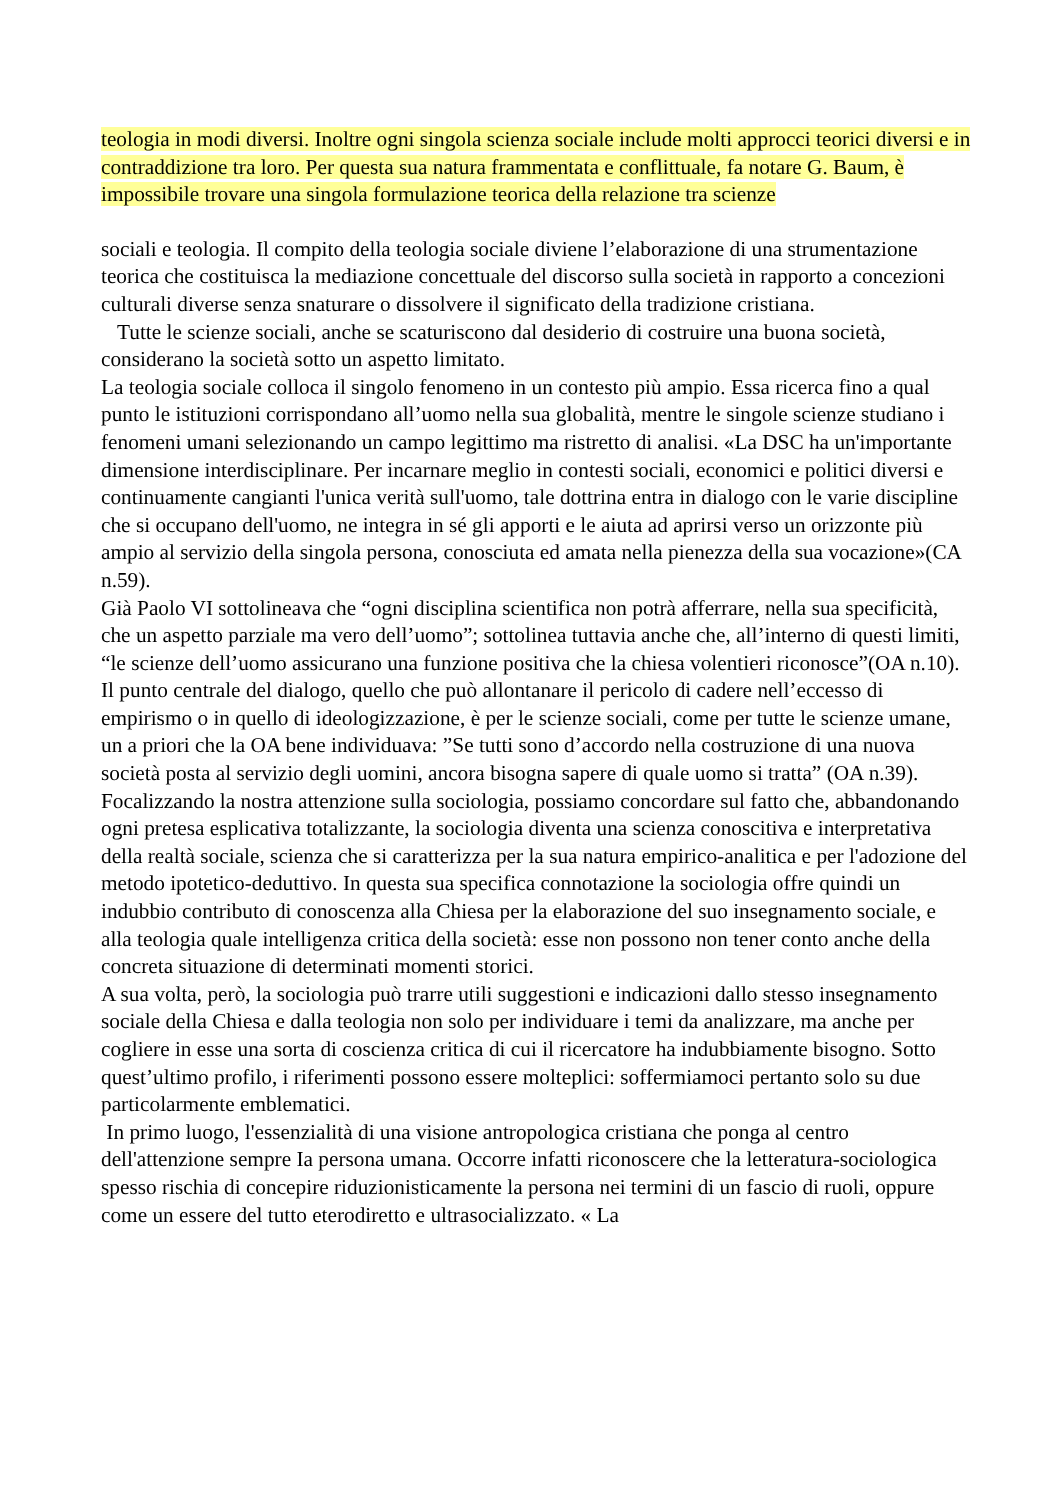teologia in modi diversi. Inoltre ogni singola scienza sociale include molti approcci teorici diversi e in contraddizione tra loro. Per questa sua natura frammentata e conflittuale, fa notare G. Baum, è impossibile trovare una singola formulazione teorica della relazione tra scienze
sociali e teologia. Il compito della teologia sociale diviene l’elaborazione di una strumentazione teorica che costituisca la mediazione concettuale del discorso sulla società in rapporto a concezioni culturali diverse senza snaturare o dissolvere il significato della tradizione cristiana.
Tutte le scienze sociali, anche se scaturiscono dal desiderio di costruire una buona società, considerano la società sotto un aspetto limitato.
La teologia sociale colloca il singolo fenomeno in un contesto più ampio. Essa ricerca fino a qual punto le istituzioni corrispondano all’uomo nella sua globalità, mentre le singole scienze studiano i fenomeni umani selezionando un campo legittimo ma ristretto di analisi. «La DSC ha un'importante dimensione interdisciplinare. Per incarnare meglio in contesti sociali, economici e politici diversi e continuamente cangianti l'unica verità sull'uomo, tale dottrina entra in dialogo con le varie discipline che si occupano dell'uomo, ne integra in sé gli apporti e le aiuta ad aprirsi verso un orizzonte più ampio al servizio della singola persona, conosciuta ed amata nella pienezza della sua vocazione»(CA n.59).
Già Paolo VI sottolineava che “ogni disciplina scientifica non potrà afferrare, nella sua specificità, che un aspetto parziale ma vero dell’uomo”; sottolinea tuttavia anche che, all’interno di questi limiti, “le scienze dell’uomo assicurano una funzione positiva che la chiesa volentieri riconosce”(OA n.10). Il punto centrale del dialogo, quello che può allontanare il pericolo di cadere nell’eccesso di empirismo o in quello di ideologizzazione, è per le scienze sociali, come per tutte le scienze umane, un a priori che la OA bene individuava: ”Se tutti sono d’accordo nella costruzione di una nuova società posta al servizio degli uomini, ancora bisogna sapere di quale uomo si tratta” (OA n.39).
Focalizzando la nostra attenzione sulla sociologia, possiamo concordare sul fatto che, abbandonando ogni pretesa esplicativa totalizzante, la sociologia diventa una scienza conoscitiva e interpretativa della realtà sociale, scienza che si caratterizza per la sua natura empirico-analitica e per l'adozione del metodo ipotetico-deduttivo. In questa sua specifica connotazione la sociologia offre quindi un indubbio contributo di conoscenza alla Chiesa per la elaborazione del suo insegnamento sociale, e alla teologia quale intelligenza critica della società: esse non possono non tener conto anche della concreta situazione di determinati momenti storici.
A sua volta, però, la sociologia può trarre utili suggestioni e indicazioni dallo stesso insegnamento sociale della Chiesa e dalla teologia non solo per individuare i temi da analizzare, ma anche per cogliere in esse una sorta di coscienza critica di cui il ricercatore ha indubbiamente bisogno. Sotto quest’ultimo profilo, i riferimenti possono essere molteplici: soffermiamoci pertanto solo su due particolarmente emblematici.
In primo luogo, l'essenzialità di una visione antropologica cristiana che ponga al centro dell'attenzione sempre Ia persona umana. Occorre infatti riconoscere che la letteratura-sociologica spesso rischia di concepire riduzionisticamente la persona nei termini di un fascio di ruoli, oppure come un essere del tutto eterodiretto e ultrasocializzato. « La